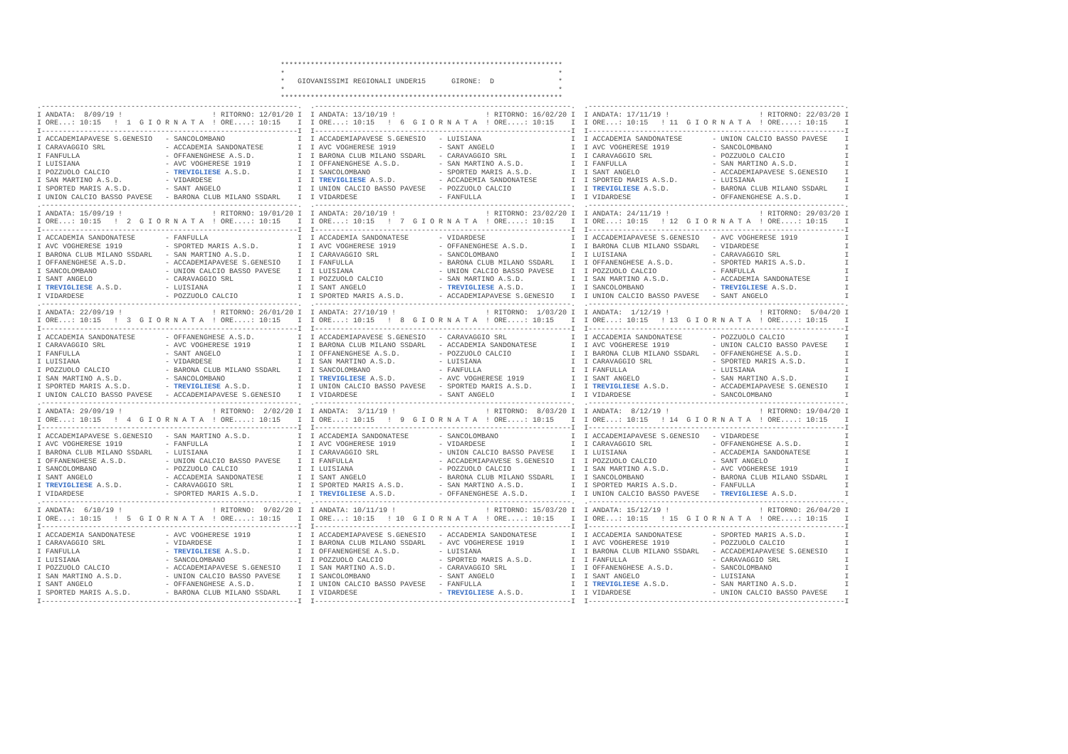******************************************************************
                                                         *                                                                *
                                                         *   GIOVANISSIMI REGIONALI UNDER15      GIRONE:  D               *
                                                         *                                                                *
                                                         ******************************************************************
.------------------------------------------------------------.  .------------------------------------------------------------.  .------------------------------------------------------------.
I ANDATA:  8/09/19 !                     ! RITORNO: 12/01/20 I  I ANDATA: 13/10/19 !                     ! RITORNO: 16/02/20 I  I ANDATA: 17/11/19 !                     ! RITORNO: 22/03/20 I
I ORE...: 10:15   !  1  G I O R N A T A  ! ORE....: 10:15    I  I ORE...: 10:15   !  6  G I O R N A T A  ! ORE....: 10:15    I  I ORE...: 10:15   ! 11  G I O R N A T A  ! ORE....: 10:15    I
I------------------------------------------------------------I  I------------------------------------------------------------I  I------------------------------------------------------------I
I ACCADEMIAPAVESE S.GENESIO   - SANCOLOMBANO                 I  I ACCADEMIAPAVESE S.GENESIO   - LUISIANA                     I  I ACCADEMIA SANDONATESE       - UNION CALCIO BASSO PAVESE    I
I CARAVAGGIO SRL              - ACCADEMIA SANDONATESE        I  I AVC VOGHERESE 1919          - SANT ANGELO                  I  I AVC VOGHERESE 1919          - SANCOLOMBANO                 I
I FANFULLA                    - OFFANENGHESE A.S.D.          I  I BARONA CLUB MILANO SSDARL   - CARAVAGGIO SRL               I  I CARAVAGGIO SRL              - POZZUOLO CALCIO              I
I LUISIANA                    - AVC VOGHERESE 1919           I  I OFFANENGHESE A.S.D.         - SAN MARTINO A.S.D.           I  I FANFULLA                    - SAN MARTINO A.S.D.           I
I POZZUOLO CALCIO             - TREVIGLIESE A.S.D.           I  I SANCOLOMBANO                - SPORTED MARIS A.S.D.         I  I SANT ANGELO                 - ACCADEMIAPAVESE S.GENESIO    I
I SAN MARTINO A.S.D.          - VIDARDESE                    I  I TREVIGLIESE A.S.D.          - ACCADEMIA SANDONATESE        I  I SPORTED MARIS A.S.D.        - LUISIANA                     I
I SPORTED MARIS A.S.D.        - SANT ANGELO                  I  I UNION CALCIO BASSO PAVESE   - POZZUOLO CALCIO              I  I TREVIGLIESE A.S.D.          - BARONA CLUB MILANO SSDARL    I
I UNION CALCIO BASSO PAVESE   - BARONA CLUB MILANO SSDARL    I  I VIDARDESE                   - FANFULLA                     I  I VIDARDESE                   - OFFANENGHESE A.S.D.          I
.------------------------------------------------------------.  .------------------------------------------------------------.  .------------------------------------------------------------.
I ANDATA: 15/09/19 !                     ! RITORNO: 19/01/20 I  I ANDATA: 20/10/19 !                     ! RITORNO: 23/02/20 I  I ANDATA: 24/11/19 !                     ! RITORNO: 29/03/20 I
I ORE...: 10:15   !  2  G I O R N A T A  ! ORE....: 10:15    I  I ORE...: 10:15   !  7  G I O R N A T A  ! ORE....: 10:15    I  I ORE...: 10:15   ! 12  G I O R N A T A  ! ORE....: 10:15    I
I------------------------------------------------------------I  I------------------------------------------------------------I  I------------------------------------------------------------I
I ACCADEMIA SANDONATESE       - FANFULLA                     I  I ACCADEMIA SANDONATESE       - VIDARDESE                    I  I ACCADEMIAPAVESE S.GENESIO   - AVC VOGHERESE 1919           I
I AVC VOGHERESE 1919          - SPORTED MARIS A.S.D.         I  I AVC VOGHERESE 1919          - OFFANENGHESE A.S.D.          I  I BARONA CLUB MILANO SSDARL   - VIDARDESE                    I
I BARONA CLUB MILANO SSDARL   - SAN MARTINO A.S.D.           I  I CARAVAGGIO SRL              - SANCOLOMBANO                 I  I LUISIANA                    - CARAVAGGIO SRL               I
I OFFANENGHESE A.S.D.         - ACCADEMIAPAVESE S.GENESIO    I  I FANFULLA                    - BARONA CLUB MILANO SSDARL    I  I OFFANENGHESE A.S.D.         - SPORTED MARIS A.S.D.         I
I SANCOLOMBANO                - UNION CALCIO BASSO PAVESE    I  I LUISIANA                    - UNION CALCIO BASSO PAVESE    I  I POZZUOLO CALCIO             - FANFULLA                     I
I SANT ANGELO                 - CARAVAGGIO SRL               I  I POZZUOLO CALCIO             - SAN MARTINO A.S.D.           I  I SAN MARTINO A.S.D.          - ACCADEMIA SANDONATESE        I
I TREVIGLIESE A.S.D.          - LUISIANA                     I  I SANT ANGELO                 - TREVIGLIESE A.S.D.           I  I SANCOLOMBANO                - TREVIGLIESE A.S.D.           I
I VIDARDESE                   - POZZUOLO CALCIO              I  I SPORTED MARIS A.S.D.        - ACCADEMIAPAVESE S.GENESIO    I  I UNION CALCIO BASSO PAVESE   - SANT ANGELO                  I
.------------------------------------------------------------.  .------------------------------------------------------------.  .------------------------------------------------------------.
I ANDATA: 22/09/19 !                     ! RITORNO: 26/01/20 I  I ANDATA: 27/10/19 !                     ! RITORNO:  1/03/20 I  I ANDATA:  1/12/19 !                     ! RITORNO:  5/04/20 I
I ORE...: 10:15   !  3  G I O R N A T A  ! ORE....: 10:15    I  I ORE...: 10:15   !  8  G I O R N A T A  ! ORE....: 10:15    I  I ORE...: 10:15   ! 13  G I O R N A T A  ! ORE....: 10:15    I
I------------------------------------------------------------I  I------------------------------------------------------------I  I------------------------------------------------------------I
I ACCADEMIA SANDONATESE       - OFFANENGHESE A.S.D.          I  I ACCADEMIAPAVESE S.GENESIO   - CARAVAGGIO SRL               I  I ACCADEMIA SANDONATESE       - POZZUOLO CALCIO              I
I CARAVAGGIO SRL              - AVC VOGHERESE 1919           I  I BARONA CLUB MILANO SSDARL   - ACCADEMIA SANDONATESE        I  I AVC VOGHERESE 1919          - UNION CALCIO BASSO PAVESE    I
I FANFULLA                    - SANT ANGELO                  I  I OFFANENGHESE A.S.D.         - POZZUOLO CALCIO              I  I BARONA CLUB MILANO SSDARL   - OFFANENGHESE A.S.D.          I
I LUISIANA                    - VIDARDESE                    I  I SAN MARTINO A.S.D.          - LUISIANA                     I  I CARAVAGGIO SRL              - SPORTED MARIS A.S.D.         I
I POZZUOLO CALCIO             - BARONA CLUB MILANO SSDARL    I  I SANCOLOMBANO                - FANFULLA                     I  I FANFULLA                    - LUISIANA                     I
I SAN MARTINO A.S.D.          - SANCOLOMBANO                 I  I TREVIGLIESE A.S.D.          - AVC VOGHERESE 1919           I  I SANT ANGELO                 - SAN MARTINO A.S.D.           I
I SPORTED MARIS A.S.D.        - TREVIGLIESE A.S.D.           I  I UNION CALCIO BASSO PAVESE   - SPORTED MARIS A.S.D.         I  I TREVIGLIESE A.S.D.          - ACCADEMIAPAVESE S.GENESIO    I
I UNION CALCIO BASSO PAVESE   - ACCADEMIAPAVESE S.GENESIO    I  I VIDARDESE                   - SANT ANGELO                  I  I VIDARDESE                   - SANCOLOMBANO                 I
.------------------------------------------------------------.  .------------------------------------------------------------.  .------------------------------------------------------------.
I ANDATA: 29/09/19 !                     ! RITORNO:  2/02/20 I  I ANDATA:  3/11/19 !                     ! RITORNO:  8/03/20 I  I ANDATA:  8/12/19 !                     ! RITORNO: 19/04/20 I
I ORE...: 10:15   !  4  G I O R N A T A  ! ORE....: 10:15    I  I ORE...: 10:15   !  9  G I O R N A T A  ! ORE....: 10:15    I  I ORE...: 10:15   ! 14  G I O R N A T A  ! ORE....: 10:15    I
I------------------------------------------------------------I  I------------------------------------------------------------I  I------------------------------------------------------------I
I ACCADEMIAPAVESE S.GENESIO   - SAN MARTINO A.S.D.           I  I ACCADEMIA SANDONATESE       - SANCOLOMBANO                 I  I ACCADEMIAPAVESE S.GENESIO   - VIDARDESE                    I
I AVC VOGHERESE 1919          - FANFULLA                     I  I AVC VOGHERESE 1919          - VIDARDESE                    I  I CARAVAGGIO SRL              - OFFANENGHESE A.S.D.          I
I BARONA CLUB MILANO SSDARL   - LUISIANA                     I  I CARAVAGGIO SRL              - UNION CALCIO BASSO PAVESE    I  I LUISIANA                    - ACCADEMIA SANDONATESE        I
I OFFANENGHESE A.S.D.         - UNION CALCIO BASSO PAVESE    I  I FANFULLA                    - ACCADEMIAPAVESE S.GENESIO    I  I POZZUOLO CALCIO             - SANT ANGELO                  I
I SANCOLOMBANO                - POZZUOLO CALCIO              I  I LUISIANA                    - POZZUOLO CALCIO              I  I SAN MARTINO A.S.D.          - AVC VOGHERESE 1919           I
I SANT ANGELO                 - ACCADEMIA SANDONATESE        I  I SANT ANGELO                 - BARONA CLUB MILANO SSDARL    I  I SANCOLOMBANO                - BARONA CLUB MILANO SSDARL    I
I TREVIGLIESE A.S.D.          - CARAVAGGIO SRL               I  I SPORTED MARIS A.S.D.        - SAN MARTINO A.S.D.           I  I SPORTED MARIS A.S.D.        - FANFULLA                     I
I VIDARDESE                   - SPORTED MARIS A.S.D.         I  I TREVIGLIESE A.S.D.          - OFFANENGHESE A.S.D.          I  I UNION CALCIO BASSO PAVESE   - TREVIGLIESE A.S.D.           I
.------------------------------------------------------------.  .------------------------------------------------------------.  .------------------------------------------------------------.
I ANDATA:  6/10/19 !                     ! RITORNO:  9/02/20 I  I ANDATA: 10/11/19 !                     ! RITORNO: 15/03/20 I  I ANDATA: 15/12/19 !                     ! RITORNO: 26/04/20 I
I ORE...: 10:15   !  5  G I O R N A T A  ! ORE....: 10:15    I  I ORE...: 10:15   ! 10  G I O R N A T A  ! ORE....: 10:15    I  I ORE...: 10:15   ! 15  G I O R N A T A  ! ORE....: 10:15    I
I------------------------------------------------------------I  I------------------------------------------------------------I  I------------------------------------------------------------I
I ACCADEMIA SANDONATESE       - AVC VOGHERESE 1919           I  I ACCADEMIAPAVESE S.GENESIO   - ACCADEMIA SANDONATESE        I  I ACCADEMIA SANDONATESE       - SPORTED MARIS A.S.D.         I
I CARAVAGGIO SRL              - VIDARDESE                    I  I BARONA CLUB MILANO SSDARL   - AVC VOGHERESE 1919           I  I AVC VOGHERESE 1919          - POZZUOLO CALCIO              I
I FANFULLA                    - TREVIGLIESE A.S.D.           I  I OFFANENGHESE A.S.D.         - LUISIANA                     I  I BARONA CLUB MILANO SSDARL   - ACCADEMIAPAVESE S.GENESIO    I
I LUISIANA                    - SANCOLOMBANO                 I  I POZZUOLO CALCIO             - SPORTED MARIS A.S.D.         I  I FANFULLA                    - CARAVAGGIO SRL               I
I POZZUOLO CALCIO             - ACCADEMIAPAVESE S.GENESIO    I  I SAN MARTINO A.S.D.          - CARAVAGGIO SRL               I  I OFFANENGHESE A.S.D.         - SANCOLOMBANO                 I
I SAN MARTINO A.S.D.          - UNION CALCIO BASSO PAVESE    I  I SANCOLOMBANO                - SANT ANGELO                  I  I SANT ANGELO                 - LUISIANA                     I
I SANT ANGELO                 - OFFANENGHESE A.S.D.          I  I UNION CALCIO BASSO PAVESE   - FANFULLA                     I  I TREVIGLIESE A.S.D.          - SAN MARTINO A.S.D.           I
I SPORTED MARIS A.S.D.        - BARONA CLUB MILANO SSDARL    I  I VIDARDESE                   - TREVIGLIESE A.S.D.           I  I VIDARDESE                   - UNION CALCIO BASSO PAVESE    I
I------------------------------------------------------------I  I------------------------------------------------------------I  I------------------------------------------------------------I